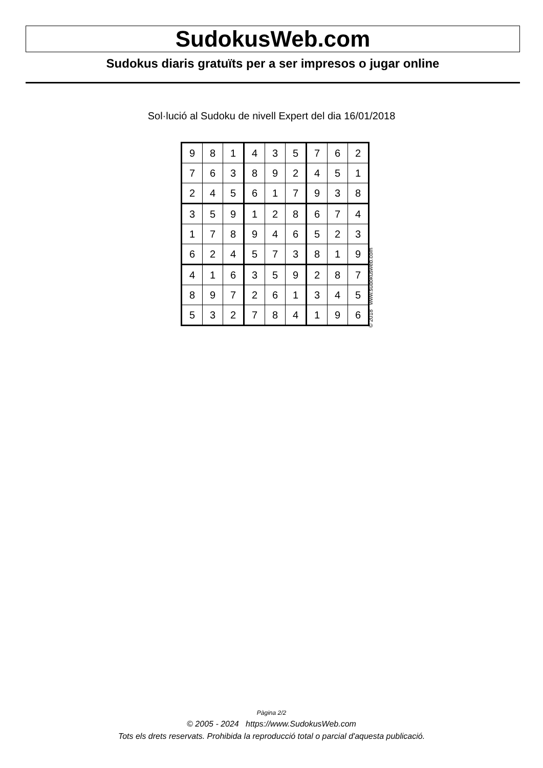SudokusWeb.com
Sudokus diaris gratuïts per a ser impresos o jugar online
Sol·lució al Sudoku de nivell Expert del dia 16/01/2018
| 9 | 8 | 1 | 4 | 3 | 5 | 7 | 6 | 2 |
| 7 | 6 | 3 | 8 | 9 | 2 | 4 | 5 | 1 |
| 2 | 4 | 5 | 6 | 1 | 7 | 9 | 3 | 8 |
| 3 | 5 | 9 | 1 | 2 | 8 | 6 | 7 | 4 |
| 1 | 7 | 8 | 9 | 4 | 6 | 5 | 2 | 3 |
| 6 | 2 | 4 | 5 | 7 | 3 | 8 | 1 | 9 |
| 4 | 1 | 6 | 3 | 5 | 9 | 2 | 8 | 7 |
| 8 | 9 | 7 | 2 | 6 | 1 | 3 | 4 | 5 |
| 5 | 3 | 2 | 7 | 8 | 4 | 1 | 9 | 6 |
© 2018 www.sudokusweb.com
Pàgina 2/2
© 2005 - 2024 https://www.SudokusWeb.com
Tots els drets reservats. Prohibida la reproducció total o parcial d'aquesta publicació.